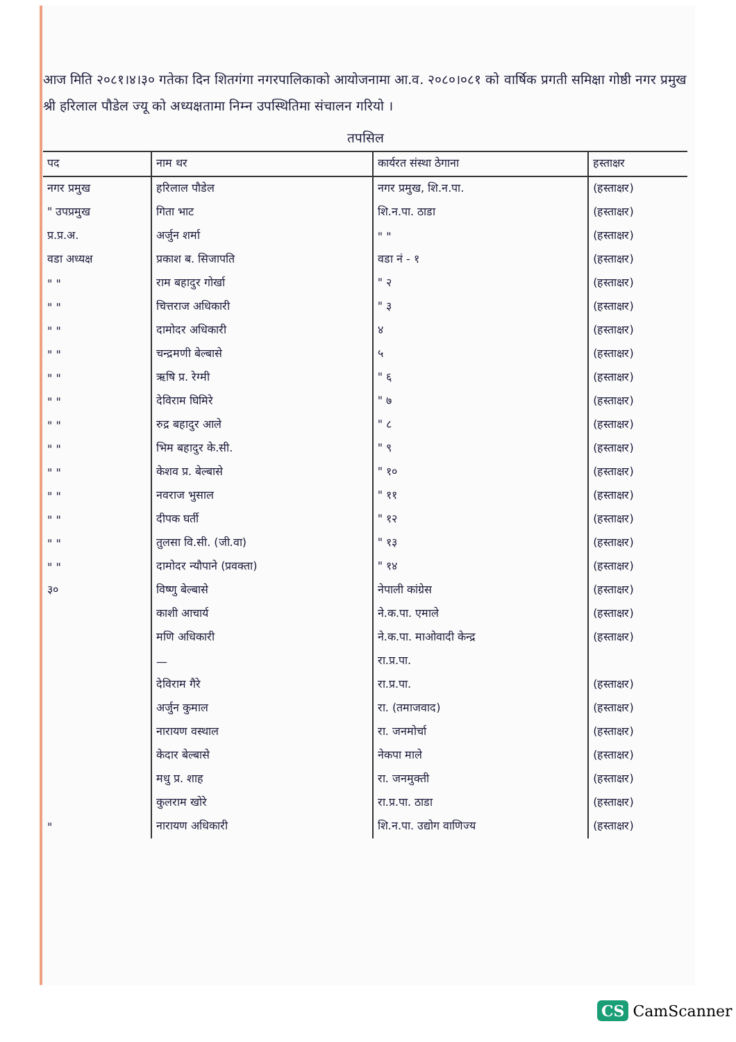आज मिति २०८१।४।३० गतेका दिन शितगंगा नगरपालिकाको आयोजनामा आ.व. २०८०।०८१ को वार्षिक प्रगती समिक्षा गोष्ठी नगर प्रमुख श्री हरिलाल पौडेल ज्यू को अध्यक्षतामा निम्न उपस्थितिमा संचालन गरियो ।
तपसिल
| पद | नाम थर | कार्यरत संस्था ठेगाना | हस्ताक्षर |
| --- | --- | --- | --- |
| नगर प्रमुख | हरिलाल पौडेल | नगर प्रमुख, शि.न.पा. | (हस्ताक्षर) |
| " उपप्रमुख | गिता भाट | शि.न.पा. ठाडा | (हस्ताक्षर) |
| प्र.प्र.अ. | अर्जुन शर्मा | " " | (हस्ताक्षर) |
| वडा अध्यक्ष | प्रकाश ब. सिजापति | वडा नं - १ | (हस्ताक्षर) |
| " " | राम बहादुर गोर्खा | " २ | (हस्ताक्षर) |
| " " | चित्तराज अधिकारी | " ३ | (हस्ताक्षर) |
| " " | दामोदर अधिकारी | ४ | (हस्ताक्षर) |
| " " | चन्द्रमणी बेल्बासे | ५ | (हस्ताक्षर) |
| " " | ऋषि प्र. रेग्मी | " ६ | (हस्ताक्षर) |
| " " | देविराम घिमिरे | " ७ | (हस्ताक्षर) |
| " " | रुद्र बहादुर आले | " ८ | (हस्ताक्षर) |
| " " | भिम बहादुर के.सी. | " ९ | (हस्ताक्षर) |
| " " | केशव प्र. बेल्बासे | " १० | (हस्ताक्षर) |
| " " | नवराज भुसाल | " ११ | (हस्ताक्षर) |
| " " | दीपक घर्ती | " १२ | (हस्ताक्षर) |
| " " | तुलसा वि.सी. (जी.वा) | " १३ | (हस्ताक्षर) |
| " " | दामोदर न्यौपाने (प्रवक्ता) | " १४ | (हस्ताक्षर) |
| ३० | विष्णु बेल्बासे | नेपाली कांग्रेस | (हस्ताक्षर) |
| | काशी आचार्य | ने.क.पा. एमाले | (हस्ताक्षर) |
| | मणि अधिकारी | ने.क.पा. माओवादी केन्द्र | (हस्ताक्षर) |
| | — | रा.प्र.पा. | |
| | देविराम गैरे | रा.प्र.पा. | (हस्ताक्षर) |
| | अर्जुन कुमाल | रा. (तमाजवाद) | (हस्ताक्षर) |
| | नारायण वस्थाल | रा. जनमोर्चा | (हस्ताक्षर) |
| | केदार बेल्बासे | नेकपा माले | (हस्ताक्षर) |
| | मधु प्र. शाह | रा. जनमुक्ती | (हस्ताक्षर) |
| | कुलराम खोरे | रा.प्र.पा. ठाडा | (हस्ताक्षर) |
| " | नारायण अधिकारी | शि.न.पा. उद्योग वाणिज्य | (हस्ताक्षर) |
CS CamScanner